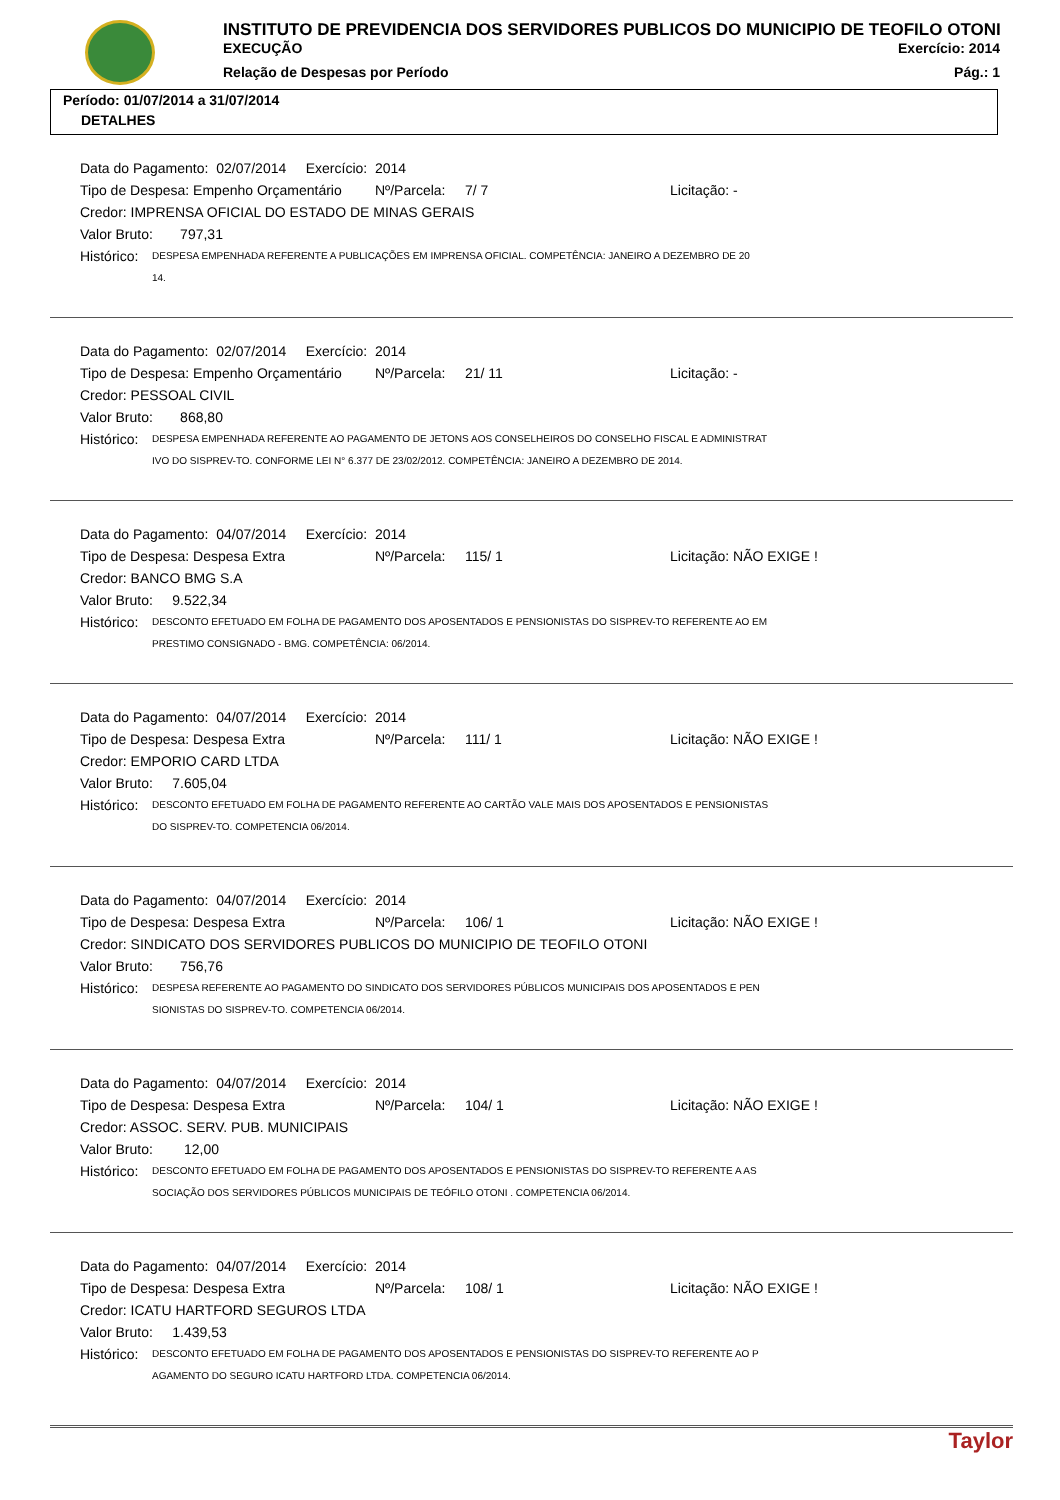INSTITUTO DE PREVIDENCIA DOS SERVIDORES PUBLICOS DO MUNICIPIO DE TEOFILO OTONI
EXECUÇÃO Exercício: 2014
Relação de Despesas por Período Pág.: 1
Período: 01/07/2014 a 31/07/2014
DETALHES
Data do Pagamento: 02/07/2014 Exercício: 2014
Tipo de Despesa: Empenho Orçamentário Nº/Parcela: 7/ 7 Licitação: -
Credor: IMPRENSA OFICIAL DO ESTADO DE MINAS GERAIS
Valor Bruto: 797,31
Histórico:
DESPESA EMPENHADA REFERENTE A PUBLICAÇÕES EM IMPRENSA OFICIAL. COMPETÊNCIA: JANEIRO A DEZEMBRO DE 20
14.
Data do Pagamento: 02/07/2014 Exercício: 2014
Tipo de Despesa: Empenho Orçamentário Nº/Parcela: 21/ 11 Licitação: -
Credor: PESSOAL CIVIL
Valor Bruto: 868,80
Histórico:
DESPESA EMPENHADA REFERENTE AO PAGAMENTO DE JETONS AOS CONSELHEIROS DO CONSELHO FISCAL E ADMINISTRAT
IVO DO SISPREV-TO. CONFORME LEI N° 6.377 DE 23/02/2012. COMPETÊNCIA: JANEIRO A DEZEMBRO DE 2014.
Data do Pagamento: 04/07/2014 Exercício: 2014
Tipo de Despesa: Despesa Extra Nº/Parcela: 115/ 1 Licitação: NÃO EXIGE !
Credor: BANCO BMG S.A
Valor Bruto: 9.522,34
Histórico:
DESCONTO EFETUADO EM FOLHA DE PAGAMENTO DOS APOSENTADOS E PENSIONISTAS DO SISPREV-TO REFERENTE AO EM
PRESTIMO CONSIGNADO - BMG. COMPETÊNCIA: 06/2014.
Data do Pagamento: 04/07/2014 Exercício: 2014
Tipo de Despesa: Despesa Extra Nº/Parcela: 111/ 1 Licitação: NÃO EXIGE !
Credor: EMPORIO CARD LTDA
Valor Bruto: 7.605,04
Histórico:
DESCONTO EFETUADO EM FOLHA DE PAGAMENTO REFERENTE AO CARTÃO VALE MAIS DOS APOSENTADOS E PENSIONISTAS
DO SISPREV-TO. COMPETENCIA 06/2014.
Data do Pagamento: 04/07/2014 Exercício: 2014
Tipo de Despesa: Despesa Extra Nº/Parcela: 106/ 1 Licitação: NÃO EXIGE !
Credor: SINDICATO DOS SERVIDORES PUBLICOS DO MUNICIPIO DE TEOFILO OTONI
Valor Bruto: 756,76
Histórico:
DESPESA REFERENTE AO PAGAMENTO DO SINDICATO DOS SERVIDORES PÚBLICOS MUNICIPAIS DOS APOSENTADOS E PEN
SIONISTAS DO SISPREV-TO. COMPETENCIA 06/2014.
Data do Pagamento: 04/07/2014 Exercício: 2014
Tipo de Despesa: Despesa Extra Nº/Parcela: 104/ 1 Licitação: NÃO EXIGE !
Credor: ASSOC. SERV. PUB. MUNICIPAIS
Valor Bruto: 12,00
Histórico:
DESCONTO EFETUADO EM FOLHA DE PAGAMENTO DOS APOSENTADOS E PENSIONISTAS DO SISPREV-TO REFERENTE A AS
SOCIAÇÃO DOS SERVIDORES PÚBLICOS MUNICIPAIS DE TEÓFILO OTONI . COMPETENCIA 06/2014.
Data do Pagamento: 04/07/2014 Exercício: 2014
Tipo de Despesa: Despesa Extra Nº/Parcela: 108/ 1 Licitação: NÃO EXIGE !
Credor: ICATU HARTFORD SEGUROS LTDA
Valor Bruto: 1.439,53
Histórico:
DESCONTO EFETUADO EM FOLHA DE PAGAMENTO DOS APOSENTADOS E PENSIONISTAS DO SISPREV-TO REFERENTE AO P
AGAMENTO DO SEGURO ICATU HARTFORD LTDA. COMPETENCIA 06/2014.
Taylor